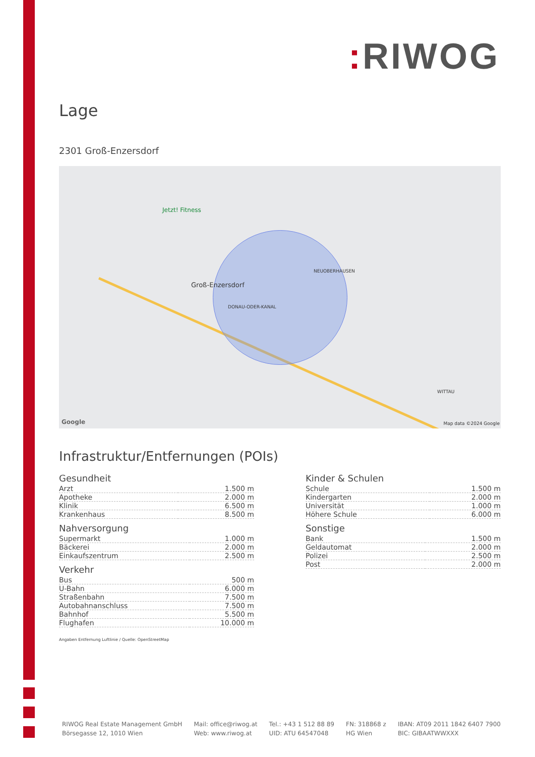: RIWOG
Lage
2301 Groß-Enzersdorf
Jetzt! Fitness
Groß-Enzersdorf
NEUOBERHAUSEN
DONAU-ODER-KANAL
WITTAU
Google Map data ©2024 Google
Infrastruktur/Entfernungen (POIs)
Gesundheit
| Arzt | 1.500 m |
| Apotheke | 2.000 m |
| Klinik | 6.500 m |
| Krankenhaus | 8.500 m |
Nahversorgung
| Supermarkt | 1.000 m |
| Bäckerei | 2.000 m |
| Einkaufszentrum | 2.500 m |
Verkehr
| Bus | 500 m |
| U-Bahn | 6.000 m |
| Straßenbahn | 7.500 m |
| Autobahnanschluss | 7.500 m |
| Bahnhof | 5.500 m |
| Flughafen | 10.000 m |
Angaben Entfernung Luftlinie / Quelle: OpenStreetMap
Kinder & Schulen
| Schule | 1.500 m |
| Kindergarten | 2.000 m |
| Universität | 1.000 m |
| Höhere Schule | 6.000 m |
Sonstige
| Bank | 1.500 m |
| Geldautomat | 2.000 m |
| Polizei | 2.500 m |
| Post | 2.000 m |
RIWOG Real Estate Management GmbH
Börsegasse 12, 1010 Wien
Mail: office@riwog.at
Web: www.riwog.at
Tel.: +43 1 512 88 89
UID: ATU 64547048
FN: 318868 z
HG Wien
IBAN: AT09 2011 1842 6407 7900
BIC: GIBAATWWXXX